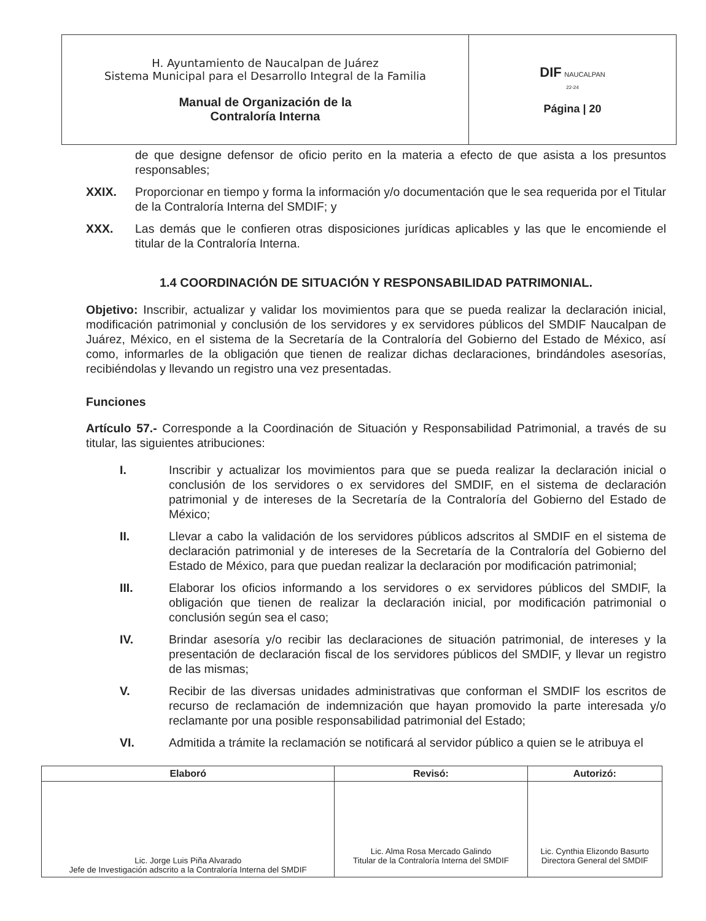| H. Ayuntamiento de Naucalpan de Juárez Sistema Municipal para el Desarrollo Integral de la Familia Manual de Organización de la Contraloría Interna | DIF NAUCALPAN 22-24 Página / 20 |
de que designe defensor de oficio perito en la materia a efecto de que asista a los presuntos responsables;
XXIX. Proporcionar en tiempo y forma la información y/o documentación que le sea requerida por el Titular de la Contraloría Interna del SMDIF; y
XXX. Las demás que le confieren otras disposiciones jurídicas aplicables y las que le encomiende el titular de la Contraloría Interna.
1.4 COORDINACIÓN DE SITUACIÓN Y RESPONSABILIDAD PATRIMONIAL.
Objetivo: Inscribir, actualizar y validar los movimientos para que se pueda realizar la declaración inicial, modificación patrimonial y conclusión de los servidores y ex servidores públicos del SMDIF Naucalpan de Juárez, México, en el sistema de la Secretaría de la Contraloría del Gobierno del Estado de México, así como, informarles de la obligación que tienen de realizar dichas declaraciones, brindándoles asesorías, recibiéndolas y llevando un registro una vez presentadas.
Funciones
Artículo 57.- Corresponde a la Coordinación de Situación y Responsabilidad Patrimonial, a través de su titular, las siguientes atribuciones:
I. Inscribir y actualizar los movimientos para que se pueda realizar la declaración inicial o conclusión de los servidores o ex servidores del SMDIF, en el sistema de declaración patrimonial y de intereses de la Secretaría de la Contraloría del Gobierno del Estado de México;
II. Llevar a cabo la validación de los servidores públicos adscritos al SMDIF en el sistema de declaración patrimonial y de intereses de la Secretaría de la Contraloría del Gobierno del Estado de México, para que puedan realizar la declaración por modificación patrimonial;
III. Elaborar los oficios informando a los servidores o ex servidores públicos del SMDIF, la obligación que tienen de realizar la declaración inicial, por modificación patrimonial o conclusión según sea el caso;
IV. Brindar asesoría y/o recibir las declaraciones de situación patrimonial, de intereses y la presentación de declaración fiscal de los servidores públicos del SMDIF, y llevar un registro de las mismas;
V. Recibir de las diversas unidades administrativas que conforman el SMDIF los escritos de recurso de reclamación de indemnización que hayan promovido la parte interesada y/o reclamante por una posible responsabilidad patrimonial del Estado;
VI. Admitida a trámite la reclamación se notificará al servidor público a quien se le atribuya el
| Elaboró | Revisó: | Autorizó: |
| --- | --- | --- |
| Lic. Jorge Luis Piña Alvarado Jefe de Investigación adscrito a la Contraloría Interna del SMDIF | Lic. Alma Rosa Mercado Galindo Titular de la Contraloría Interna del SMDIF | Lic. Cynthia Elizondo Basurto Directora General del SMDIF |